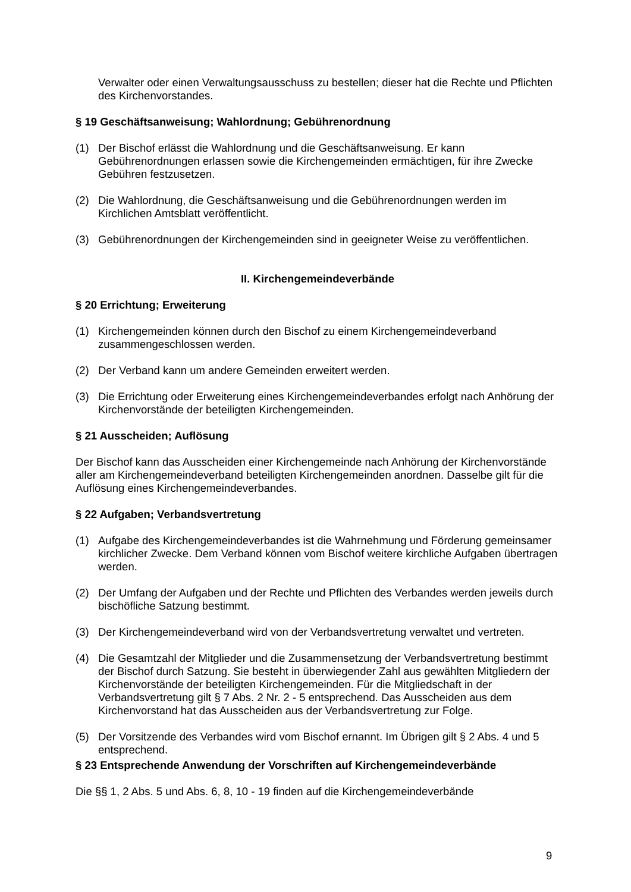Verwalter oder einen Verwaltungsausschuss zu bestellen; dieser hat die Rechte und Pflichten des Kirchenvorstandes.
§ 19 Geschäftsanweisung; Wahlordnung; Gebührenordnung
(1) Der Bischof erlässt die Wahlordnung und die Geschäftsanweisung. Er kann Gebührenordnungen erlassen sowie die Kirchengemeinden ermächtigen, für ihre Zwecke Gebühren festzusetzen.
(2) Die Wahlordnung, die Geschäftsanweisung und die Gebührenordnungen werden im Kirchlichen Amtsblatt veröffentlicht.
(3) Gebührenordnungen der Kirchengemeinden sind in geeigneter Weise zu veröffentlichen.
II. Kirchengemeindeverbände
§ 20 Errichtung; Erweiterung
(1) Kirchengemeinden können durch den Bischof zu einem Kirchengemeindeverband zusammengeschlossen werden.
(2) Der Verband kann um andere Gemeinden erweitert werden.
(3) Die Errichtung oder Erweiterung eines Kirchengemeindeverbandes erfolgt nach Anhörung der Kirchenvorstände der beteiligten Kirchengemeinden.
§ 21 Ausscheiden; Auflösung
Der Bischof kann das Ausscheiden einer Kirchengemeinde nach Anhörung der Kirchenvorstände aller am Kirchengemeindeverband beteiligten Kirchengemeinden anordnen. Dasselbe gilt für die Auflösung eines Kirchengemeindeverbandes.
§ 22 Aufgaben; Verbandsvertretung
(1) Aufgabe des Kirchengemeindeverbandes ist die Wahrnehmung und Förderung gemeinsamer kirchlicher Zwecke. Dem Verband können vom Bischof weitere kirchliche Aufgaben übertragen werden.
(2) Der Umfang der Aufgaben und der Rechte und Pflichten des Verbandes werden jeweils durch bischöfliche Satzung bestimmt.
(3) Der Kirchengemeindeverband wird von der Verbandsvertretung verwaltet und vertreten.
(4) Die Gesamtzahl der Mitglieder und die Zusammensetzung der Verbandsvertretung bestimmt der Bischof durch Satzung. Sie besteht in überwiegender Zahl aus gewählten Mitgliedern der Kirchenvorstände der beteiligten Kirchengemeinden. Für die Mitgliedschaft in der Verbandsvertretung gilt § 7 Abs. 2 Nr. 2 - 5 entsprechend. Das Ausscheiden aus dem Kirchenvorstand hat das Ausscheiden aus der Verbandsvertretung zur Folge.
(5) Der Vorsitzende des Verbandes wird vom Bischof ernannt. Im Übrigen gilt § 2 Abs. 4 und 5 entsprechend.
§ 23 Entsprechende Anwendung der Vorschriften auf Kirchengemeindeverbände
Die §§ 1, 2 Abs. 5 und Abs. 6, 8, 10 - 19 finden auf die Kirchengemeindeverbände
9